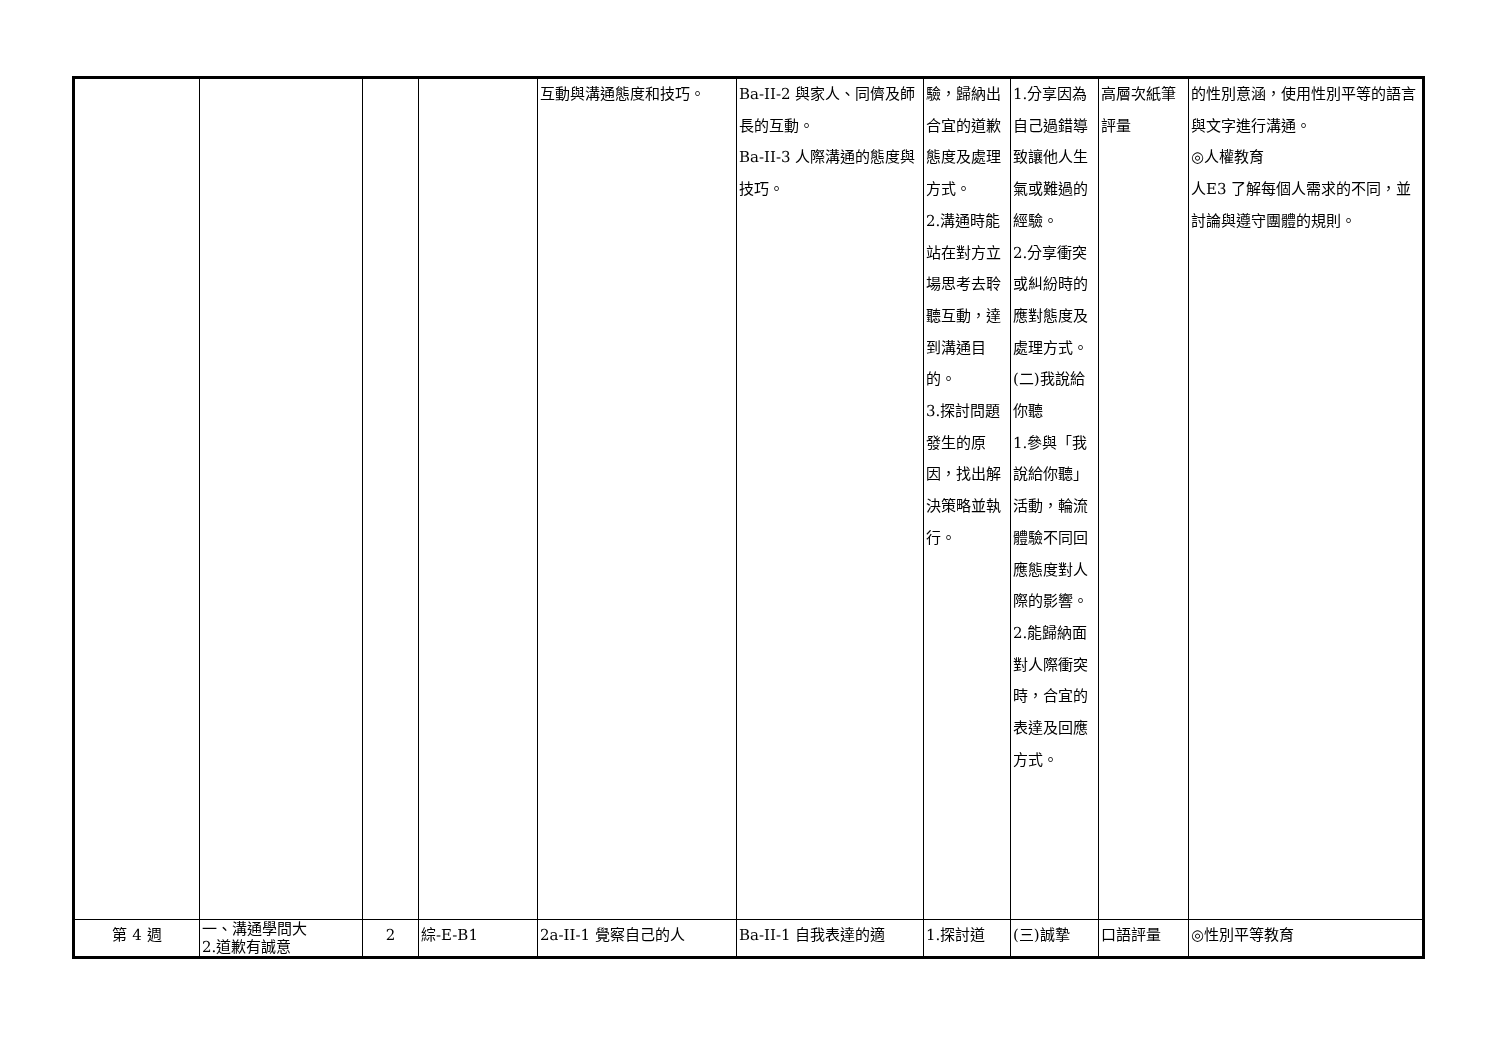| | | | | 互動與溝通態度和技巧。 | Ba-II-2 與家人、同儕及師長的互動。 Ba-II-3 人際溝通的態度與技巧。 | 驗，歸納出合宜的道歉態度及處理方式。 2.溝通時能站在對方立場思考去聆聽互動，達到溝通目的。 3.探討問題發生的原因，找出解決策略並執行。 | 1.分享因為自己過錯導致讓他人生氣或難過的經驗。 2.分享衝突或糾紛時的應對態度及處理方式。 (二)我說給你聽 1.參與「我說給你聽」活動，輪流體驗不同回應態度對人際的影響。 2.能歸納面對人際衝突時，合宜的表達及回應方式。 | 高層次紙筆評量 | 的性別意涵，使用性別平等的語言與文字進行溝通。 ◎人權教育 人E3 了解每個人需求的不同，並討論與遵守團體的規則。 |
| 第 4 週 | 一、溝通學問大 2.道歉有誠意 | 2 | 綜-E-B1 | 2a-II-1 覺察自己的人 | Ba-II-1 自我表達的適 | 1.探討道 | (三)誠摯 | 口語評量 | ◎性別平等教育 |